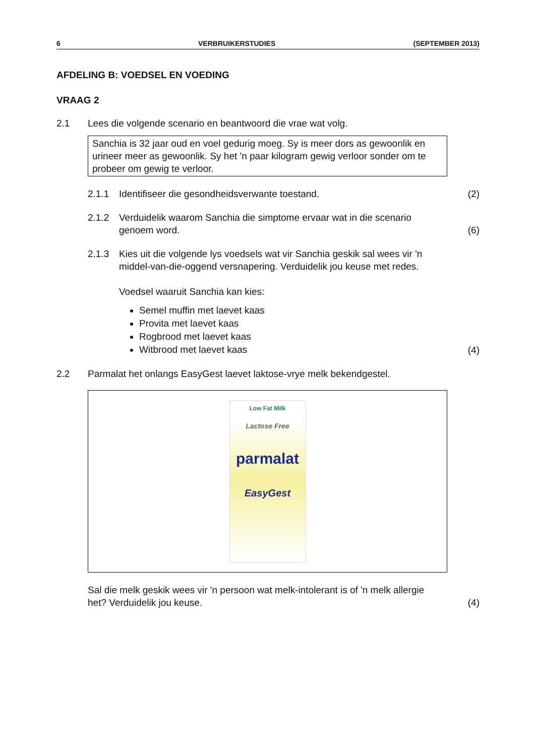6 VERBRUIKERSTUDIES (SEPTEMBER 2013)
AFDELING B: VOEDSEL EN VOEDING
VRAAG 2
2.1 Lees die volgende scenario en beantwoord die vrae wat volg.
Sanchia is 32 jaar oud en voel gedurig moeg. Sy is meer dors as gewoonlik en urineer meer as gewoonlik. Sy het 'n paar kilogram gewig verloor sonder om te probeer om gewig te verloor.
2.1.1 Identifiseer die gesondheidsverwante toestand.
(2)
2.1.2 Verduidelik waarom Sanchia die simptome ervaar wat in die scenario genoem word.
(6)
2.1.3 Kies uit die volgende lys voedsels wat vir Sanchia geskik sal wees vir 'n middel-van-die-oggend versnapering. Verduidelik jou keuse met redes.
Voedsel waaruit Sanchia kan kies:
Semel muffin met laevet kaas
Provita met laevet kaas
Rogbrood met laevet kaas
Witbrood met laevet kaas
(4)
2.2 Parmalat het onlangs EasyGest laevet laktose-vrye melk bekendgestel.
Low Fat Milk
Lactose Free
parmalat
EasyGest
Sal die melk geskik wees vir 'n persoon wat melk-intolerant is of 'n melk allergie het? Verduidelik jou keuse.
(4)